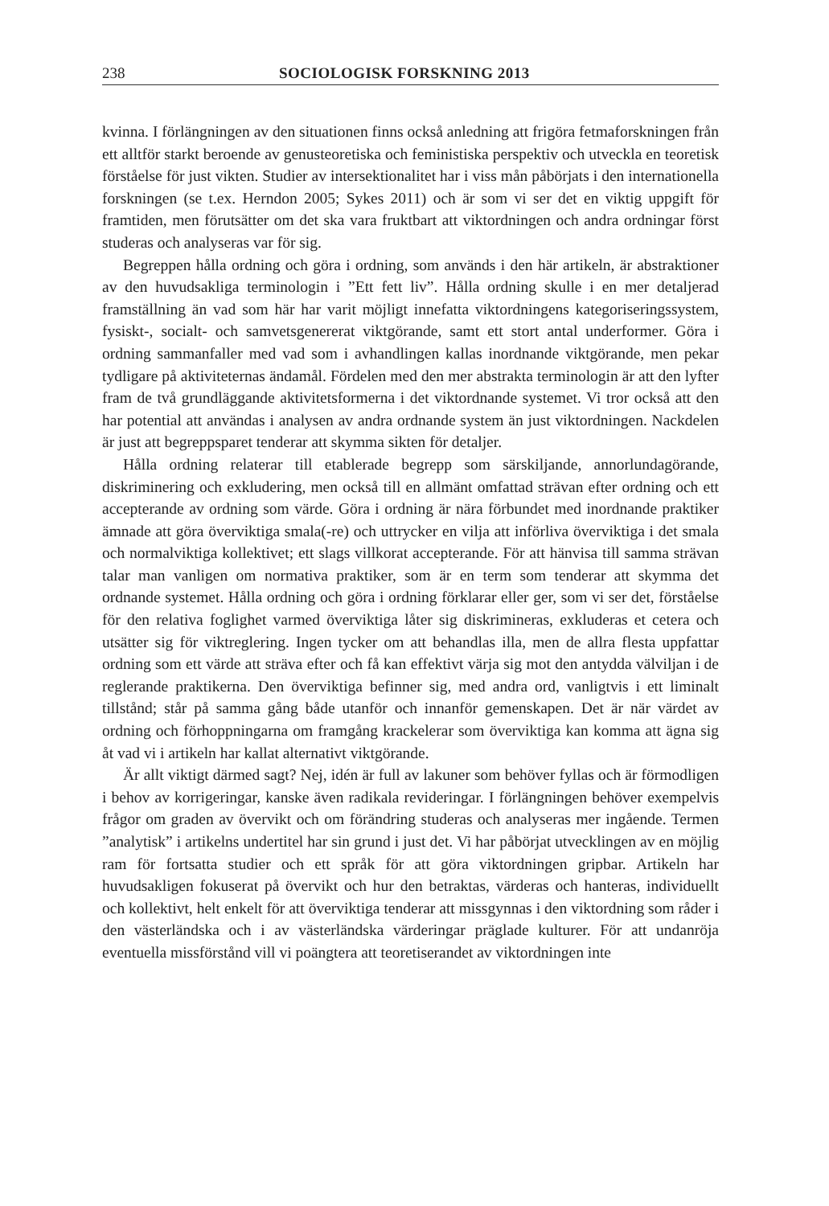238 SOCIOLOGISK FORSKNING 2013
kvinna. I förlängningen av den situationen finns också anledning att frigöra fetmaforskningen från ett alltför starkt beroende av genusteoretiska och feministiska perspektiv och utveckla en teoretisk förståelse för just vikten. Studier av intersektionalitet har i viss mån påbörjats i den internationella forskningen (se t.ex. Herndon 2005; Sykes 2011) och är som vi ser det en viktig uppgift för framtiden, men förutsätter om det ska vara fruktbart att viktordningen och andra ordningar först studeras och analyseras var för sig.
Begreppen hålla ordning och göra i ordning, som används i den här artikeln, är abstraktioner av den huvudsakliga terminologin i ”Ett fett liv”. Hålla ordning skulle i en mer detaljerad framställning än vad som här har varit möjligt innefatta viktordningens kategoriseringssystem, fysiskt-, socialt- och samvetsgenererat viktgörande, samt ett stort antal underformer. Göra i ordning sammanfaller med vad som i avhandlingen kallas inordnande viktgörande, men pekar tydligare på aktiviteternas ändamål. Fördelen med den mer abstrakta terminologin är att den lyfter fram de två grundläggande aktivitetsformerna i det viktordnande systemet. Vi tror också att den har potential att användas i analysen av andra ordnande system än just viktordningen. Nackdelen är just att begreppsparet tenderar att skymma sikten för detaljer.
Hålla ordning relaterar till etablerade begrepp som särskiljande, annorlundagörande, diskriminering och exkludering, men också till en allmänt omfattad strävan efter ordning och ett accepterande av ordning som värde. Göra i ordning är nära förbundet med inordnande praktiker ämnade att göra överviktiga smala(-re) och uttrycker en vilja att införliva överviktiga i det smala och normalviktiga kollektivet; ett slags villkorat accepterande. För att hänvisa till samma strävan talar man vanligen om normativa praktiker, som är en term som tenderar att skymma det ordnande systemet. Hålla ordning och göra i ordning förklarar eller ger, som vi ser det, förståelse för den relativa foglighet varmed överviktiga låter sig diskrimineras, exkluderas et cetera och utsätter sig för viktreglering. Ingen tycker om att behandlas illa, men de allra flesta uppfattar ordning som ett värde att sträva efter och få kan effektivt värja sig mot den antydda välviljan i de reglerande praktikerna. Den överviktiga befinner sig, med andra ord, vanligtvis i ett liminalt tillstånd; står på samma gång både utanför och innanför gemenskapen. Det är när värdet av ordning och förhoppningarna om framgång krackelerar som överviktiga kan komma att ägna sig åt vad vi i artikeln har kallat alternativt viktgörande.
Är allt viktigt därmed sagt? Nej, idén är full av lakuner som behöver fyllas och är förmodligen i behov av korrigeringar, kanske även radikala revideringar. I förlängningen behöver exempelvis frågor om graden av övervikt och om förändring studeras och analyseras mer ingående. Termen ”analytisk” i artikelns undertitel har sin grund i just det. Vi har påbörjat utvecklingen av en möjlig ram för fortsatta studier och ett språk för att göra viktordningen gripbar. Artikeln har huvudsakligen fokuserat på övervikt och hur den betraktas, värderas och hanteras, individuellt och kollektivt, helt enkelt för att överviktiga tenderar att missgynnas i den viktordning som råder i den västerländska och i av västerländska värderingar präglade kulturer. För att undanröja eventuella missförstånd vill vi poängtera att teoretiserandet av viktordningen inte